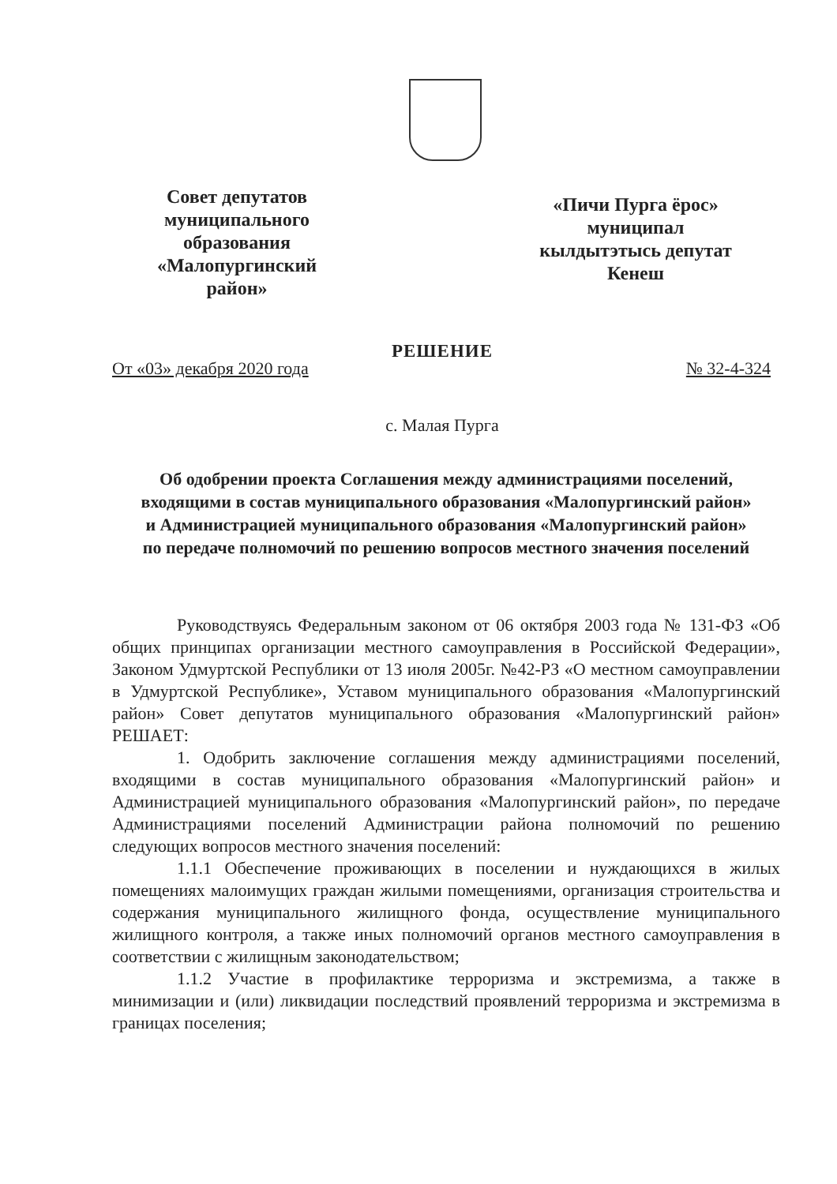Совет депутатов
муниципального
образования
«Малопургинский
район»
«Пичи Пурга ёрос»
муниципал
кылдытэтысь депутат
Кенеш
РЕШЕНИЕ
От «03» декабря 2020 года № 32-4-324
с. Малая Пурга
Об одобрении проекта Соглашения между администрациями поселений, входящими в состав муниципального образования «Малопургинский район» и Администрацией муниципального образования «Малопургинский район» по передаче полномочий по решению вопросов местного значения поселений
Руководствуясь Федеральным законом от 06 октября 2003 года № 131-ФЗ «Об общих принципах организации местного самоуправления в Российской Федерации», Законом Удмуртской Республики от 13 июля 2005г. №42-РЗ «О местном самоуправлении в Удмуртской Республике», Уставом муниципального образования «Малопургинский район» Совет депутатов муниципального образования «Малопургинский район» РЕШАЕТ:
1. Одобрить заключение соглашения между администрациями поселений, входящими в состав муниципального образования «Малопургинский район» и Администрацией муниципального образования «Малопургинский район», по передаче Администрациями поселений Администрации района полномочий по решению следующих вопросов местного значения поселений:
1.1.1 Обеспечение проживающих в поселении и нуждающихся в жилых помещениях малоимущих граждан жилыми помещениями, организация строительства и содержания муниципального жилищного фонда, осуществление муниципального жилищного контроля, а также иных полномочий органов местного самоуправления в соответствии с жилищным законодательством;
1.1.2 Участие в профилактике терроризма и экстремизма, а также в минимизации и (или) ликвидации последствий проявлений терроризма и экстремизма в границах поселения;